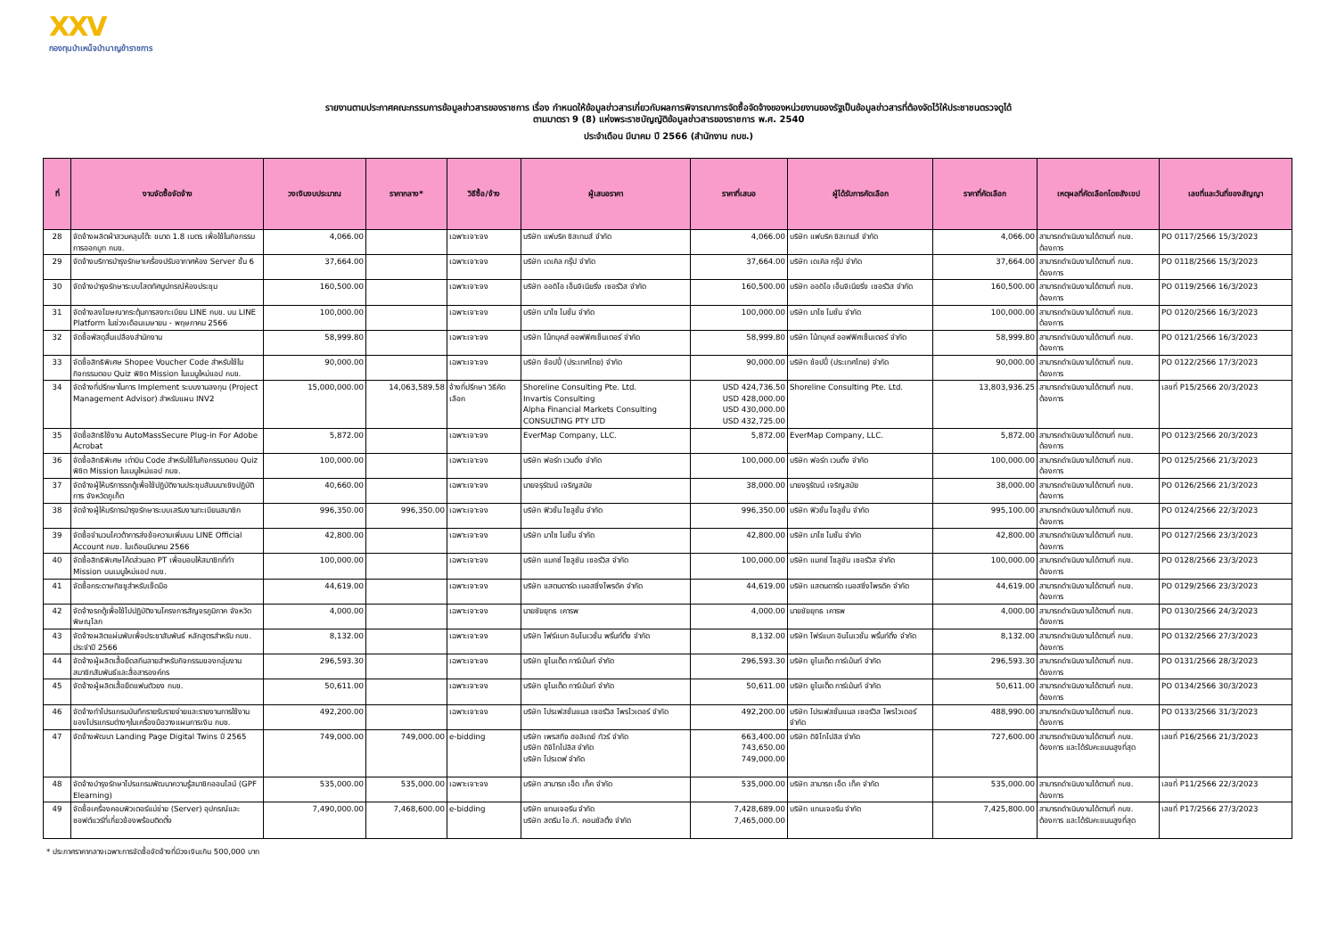XXV
กองทุนบำเหน็จบำนาญข้าราชการ
รายงานตามประกาศคณะกรรมการข้อมูลข่าวสารของราชการ เรื่อง กำหนดให้ข้อมูลข่าวสารเกี่ยวกับผลการพิจารณาการจัดซื้อจัดจ้างของหน่วยงานของรัฐเป็นข้อมูลข่าวสารที่ต้องจัดไว้ให้ประชาชนตรวจดูได้
ตามมาตรา 9 (8) แห่งพระราชบัญญัติข้อมูลข่าวสารของราชการ พ.ศ. 2540
ประจำเดือน มีนาคม ปี 2566 (สำนักงาน กบข.)
| ที่ | งานจัดซื้อจัดจ้าง | วงเงินงบประมาณ | ราคากลาง* | วิธีซื้อ/จ้าง | ผู้เสนอราคา | ราคาที่เสนอ | ผู้ได้รับการคัดเลือก | ราคาที่คัดเลือก | เหตุผลที่คัดเลือกโดยสังเขป | เลขที่และวันที่ของสัญญา |
| --- | --- | --- | --- | --- | --- | --- | --- | --- | --- | --- |
| 28 | จัดจ้างผลิตผ้าสวมคลุมโต๊ะ ขนาด 1.8 เมตร เพื่อใช้ในกิจกรรมการออกบูท กบข. | 4,066.00 | | เฉพาะเจาะจง | บริษัท แฟบริค ซิสเทมส์ จำกัด | 4,066.00 | บริษัท แฟบริค ซิสเทมส์ จำกัด | 4,066.00 | สามารถดำเนินงานได้ตามที่ กบข. ต้องการ | PO 0117/2566 15/3/2023 |
| 29 | จัดจ้างบริการบำรุงรักษาเครื่องปรับอากาศห้อง Server ชั้น 6 | 37,664.00 | | เฉพาะเจาะจง | บริษัท เดเคิล กรุ๊ป จำกัด | 37,664.00 | บริษัท เดเคิล กรุ๊ป จำกัด | 37,664.00 | สามารถดำเนินงานได้ตามที่ กบข. ต้องการ | PO 0118/2566 15/3/2023 |
| 30 | จัดจ้างบำรุงรักษาระบบโสตทัศนูปกรณ์ห้องประชุม | 160,500.00 | | เฉพาะเจาะจง | บริษัท ออดิโอ เอ็นจิเนียริ่ง เซอร์วิส จำกัด | 160,500.00 | บริษัท ออดิโอ เอ็นจิเนียริ่ง เซอร์วิส จำกัด | 160,500.00 | สามารถดำเนินงานได้ตามที่ กบข. ต้องการ | PO 0119/2566 16/3/2023 |
| 31 | จัดจ้างลงโฆษณากระตุ้นการลงทะเบียน LINE กบข. บน LINE Platform ในช่วงเดือนเมษายน - พฤษภาคม 2566 | 100,000.00 | | เฉพาะเจาะจง | บริษัท มาโซ โมชั่น จำกัด | 100,000.00 | บริษัท มาโซ โมชั่น จำกัด | 100,000.00 | สามารถดำเนินงานได้ตามที่ กบข. ต้องการ | PO 0120/2566 16/3/2023 |
| 32 | จัดซื้อพัสดุสิ้นเปลืองสำนักงาน | 58,999.80 | | เฉพาะเจาะจง | บริษัท โน้ทบุคส์ ออฟฟิศเซ็นเตอร์ จำกัด | 58,999.80 | บริษัท โน้ทบุคส์ ออฟฟิศเซ็นเตอร์ จำกัด | 58,999.80 | สามารถดำเนินงานได้ตามที่ กบข. ต้องการ | PO 0121/2566 16/3/2023 |
| 33 | จัดซื้อสิทธิพิเศษ Shopee Voucher Code สำหรับใช้ในกิจกรรมตอบ Quiz พิชิต Mission ในเมนูใหม่แอป กบข. | 90,000.00 | | เฉพาะเจาะจง | บริษัท ช้อปปี้ (ประเทศไทย) จำกัด | 90,000.00 | บริษัท ช้อปปี้ (ประเทศไทย) จำกัด | 90,000.00 | สามารถดำเนินงานได้ตามที่ กบข. ต้องการ | PO 0122/2566 17/3/2023 |
| 34 | จัดจ้างที่ปรึกษาในการ Implement ระบบงานลงทุน (Project Management Advisor) สำหรับแผน INV2 | 15,000,000.00 | 14,063,589.58 | จ้างที่ปรึกษา วิธีคัดเลือก | Shoreline Consulting Pte. Ltd. Invartis Consulting Alpha Financial Markets Consulting CONSULTING PTY LTD | USD 424,736.50 USD 428,000.00 USD 430,000.00 USD 432,725.00 | Shoreline Consulting Pte. Ltd. | 13,803,936.25 | สามารถดำเนินงานได้ตามที่ กบข. ต้องการ | เลขที่ P15/2566 20/3/2023 |
| 35 | จัดซื้อสิทธิใช้งาน AutoMassSecure Plug-in For Adobe Acrobat | 5,872.00 | | เฉพาะเจาะจง | EverMap Company, LLC. | 5,872.00 | EverMap Company, LLC. | 5,872.00 | สามารถดำเนินงานได้ตามที่ กบข. ต้องการ | PO 0123/2566 20/3/2023 |
| 36 | จัดซื้อสิทธิพิเศษ เต่าบิน Code สำหรับใช้ในกิจกรรมตอบ Quiz พิชิต Mission ในเมนูใหม่แอป กบข. | 100,000.00 | | เฉพาะเจาะจง | บริษัท ฟอร์ท เวนดิ้ง จำกัด | 100,000.00 | บริษัท ฟอร์ท เวนดิ้ง จำกัด | 100,000.00 | สามารถดำเนินงานได้ตามที่ กบข. ต้องการ | PO 0125/2566 21/3/2023 |
| 37 | จัดจ้างผู้ให้บริการรถตู้เพื่อใช้ปฏิบัติงานประชุมสัมมนาเชิงปฏิบัติการ จังหวัดภูเก็ต | 40,660.00 | | เฉพาะเจาะจง | นายจรุรัฒน์ เจริญสมัย | 38,000.00 | นายจรุรัฒน์ เจริญสมัย | 38,000.00 | สามารถดำเนินงานได้ตามที่ กบข. ต้องการ | PO 0126/2566 21/3/2023 |
| 38 | จัดจ้างผู้ให้บริการบำรุงรักษาระบบเสริมงานทะเบียนสมาชิก | 996,350.00 | 996,350.00 | เฉพาะเจาะจง | บริษัท ฟิวชั่น โซลูชั่น จำกัด | 996,350.00 | บริษัท ฟิวชั่น โซลูชั่น จำกัด | 995,100.00 | สามารถดำเนินงานได้ตามที่ กบข. ต้องการ | PO 0124/2566 22/3/2023 |
| 39 | จัดซื้อจำนวนโควต้าการส่งข้อความเพิ่มบน LINE Official Account กบข. ในเดือนมีนาคม 2566 | 42,800.00 | | เฉพาะเจาะจง | บริษัท มาโซ โมชั่น จำกัด | 42,800.00 | บริษัท มาโซ โมชั่น จำกัด | 42,800.00 | สามารถดำเนินงานได้ตามที่ กบข. ต้องการ | PO 0127/2566 23/3/2023 |
| 40 | จัดซื้อสิทธิพิเศษโค้ดส่วนลด PT เพื่อมอบให้สมาชิกที่ทำ Mission บนเมนูใหม่แอป กบข. | 100,000.00 | | เฉพาะเจาะจง | บริษัท แมกซ์ โซลูชัน เซอร์วิส จำกัด | 100,000.00 | บริษัท แมกซ์ โซลูชัน เซอร์วิส จำกัด | 100,000.00 | สามารถดำเนินงานได้ตามที่ กบข. ต้องการ | PO 0128/2566 23/3/2023 |
| 41 | จัดซื้อกระดาษทิชชูสำหรับเช็ดมือ | 44,619.00 | | เฉพาะเจาะจง | บริษัท แสตนดาร์ด เนอสซิ่งโพรดัค จำกัด | 44,619.00 | บริษัท แสตนดาร์ด เนอสซิ่งโพรดัค จำกัด | 44,619.00 | สามารถดำเนินงานได้ตามที่ กบข. ต้องการ | PO 0129/2566 23/3/2023 |
| 42 | จัดจ้างรถตู้เพื่อใช้ไปปฏิบัติงานโครงการสัญจรภูมิภาค จังหวัดพิษณุโลก | 4,000.00 | | เฉพาะเจาะจง | นายชัยยุทธ เคารพ | 4,000.00 | นายชัยยุทธ เคารพ | 4,000.00 | สามารถดำเนินงานได้ตามที่ กบข. ต้องการ | PO 0130/2566 24/3/2023 |
| 43 | จัดจ้างผลิตแผ่นพับเพื่อประชาสัมพันธ์ หลักสูตรสำหรับ กบข. ประจำปี 2566 | 8,132.00 | | เฉพาะเจาะจง | บริษัท โฟร์แบท อินโนเวชั่น พริ้นท์ติ้ง จำกัด | 8,132.00 | บริษัท โฟร์แบท อินโนเวชั่น พริ้นท์ติ้ง จำกัด | 8,132.00 | สามารถดำเนินงานได้ตามที่ กบข. ต้องการ | PO 0132/2566 27/3/2023 |
| 44 | จัดจ้างผู้ผลิตเสื้อยืดสกีนลายสำหรับกิจกรรมของกลุ่มงานสมาชิกสัมพันธ์และสื่อสารองค์กร | 296,593.30 | | เฉพาะเจาะจง | บริษัท ยูไนเต็ด การ์เม้นท์ จำกัด | 296,593.30 | บริษัท ยูไนเต็ด การ์เม้นท์ จำกัด | 296,593.30 | สามารถดำเนินงานได้ตามที่ กบข. ต้องการ | PO 0131/2566 28/3/2023 |
| 45 | จัดจ้างผู้ผลิตเสื้อยืดแฟนตัวยง กบข. | 50,611.00 | | เฉพาะเจาะจง | บริษัท ยูไนเต็ด การ์เม้นท์ จำกัด | 50,611.00 | บริษัท ยูไนเต็ด การ์เม้นท์ จำกัด | 50,611.00 | สามารถดำเนินงานได้ตามที่ กบข. ต้องการ | PO 0134/2566 30/3/2023 |
| 46 | จัดจ้างทำโปรแกรมบันทึกรายรับรายจ่ายและรายงานการใช้งานของโปรแกรมต่างๆในเครื่องมือวางแผนการเงิน กบข. | 492,200.00 | | เฉพาะเจาะจง | บริษัท โปรเฟสชั่นแนล เซอร์วิส โพรไวเดอร์ จำกัด | 492,200.00 | บริษัท โปรเฟสชั่นแนล เซอร์วิส โพรไวเดอร์ จำกัด | 488,990.00 | สามารถดำเนินงานได้ตามที่ กบข. ต้องการ | PO 0133/2566 31/3/2023 |
| 47 | จัดจ้างพัฒนา Landing Page Digital Twins ปี 2565 | 749,000.00 | 749,000.00 | e-bidding | บริษัท เพรสทีจ ฮอลิเดย์ ทัวร์ จำกัด บริษัท ดิจิโทโปลิส จำกัด บริษัท โปรเดฟ จำกัด | 663,400.00 743,650.00 749,000.00 | บริษัท ดิจิโทโปลิส จำกัด | 727,600.00 | สามารถดำเนินงานได้ตามที่ กบข. ต้องการ และได้รับคะแนนสูงที่สุด | เลขที่ P16/2566 21/3/2023 |
| 48 | จัดจ้างบำรุงรักษาโปรแกรมพัฒนาความรู้สมาชิกออนไลน์ (GPF Elearning) | 535,000.00 | 535,000.00 | เฉพาะเจาะจง | บริษัท สามารถ เอ็ด เท็ค จำกัด | 535,000.00 | บริษัท สามารถ เอ็ด เท็ค จำกัด | 535,000.00 | สามารถดำเนินงานได้ตามที่ กบข. ต้องการ | เลขที่ P11/2566 22/3/2023 |
| 49 | จัดซื้อเครื่องคอมพิวเตอร์แม่ข่าย (Server) อุปกรณ์และซอฟต์แวร์ที่เกี่ยวข้องพร้อมติดตั้ง | 7,490,000.00 | 7,468,600.00 | e-bidding | บริษัท แทนเจอรีน จำกัด บริษัท สตรีม ไอ.ที. คอนซัลติ้ง จำกัด | 7,428,689.00 7,465,000.00 | บริษัท แทนเจอรีน จำกัด | 7,425,800.00 | สามารถดำเนินงานได้ตามที่ กบข. ต้องการ และได้รับคะแนนสูงที่สุด | เลขที่ P17/2566 27/3/2023 |
* ประกาศราคากลางเฉพาะการจัดซื้อจัดจ้างที่มีวงเงินเกิน 500,000 บาท